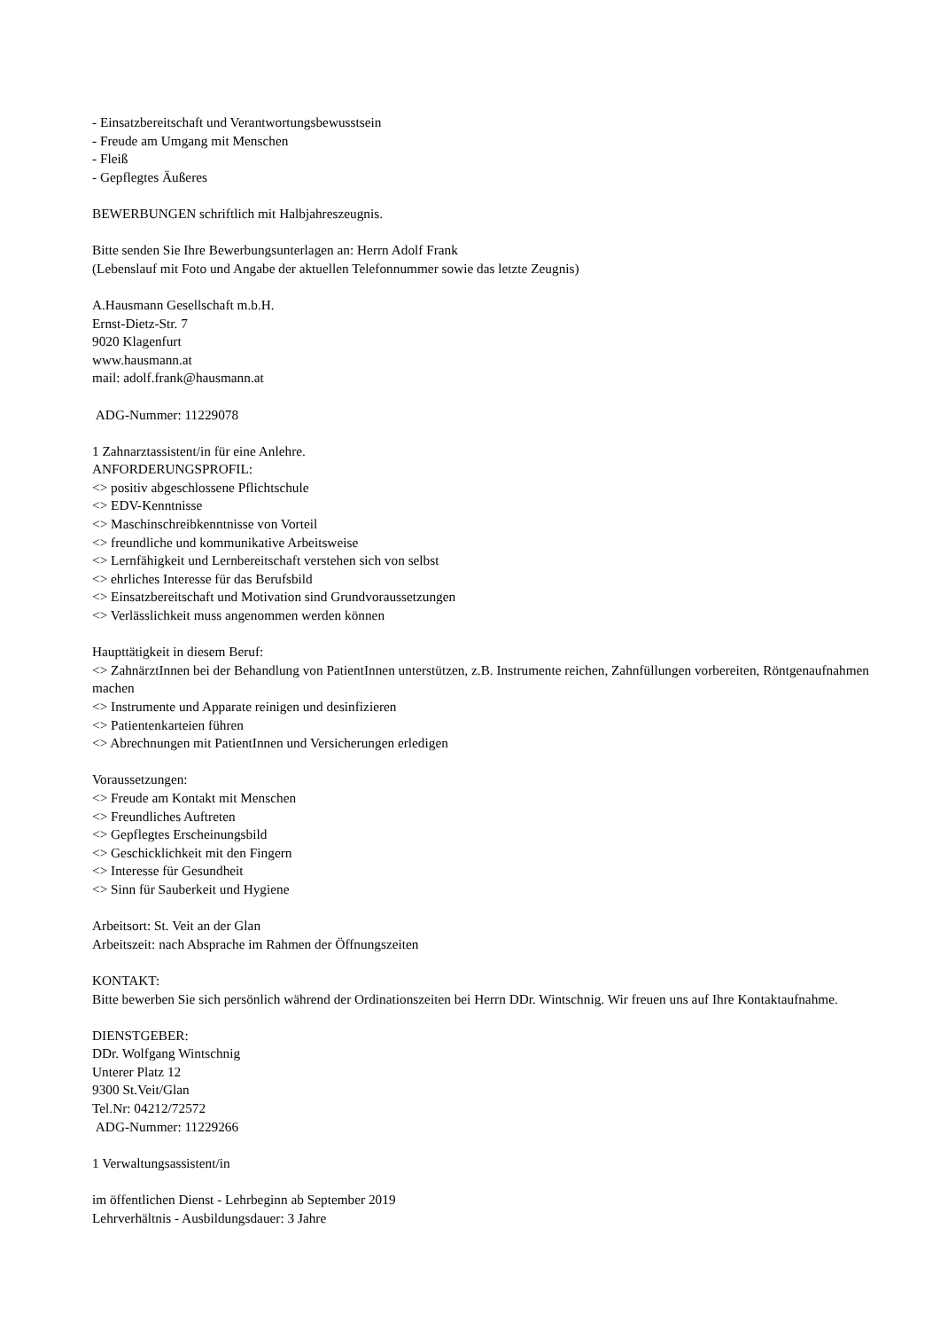- Einsatzbereitschaft und Verantwortungsbewusstsein
- Freude am Umgang mit Menschen
- Fleiß
- Gepflegtes Äußeres
BEWERBUNGEN schriftlich mit Halbjahreszeugnis.
Bitte senden Sie Ihre Bewerbungsunterlagen an: Herrn Adolf Frank
(Lebenslauf mit Foto und Angabe der aktuellen Telefonnummer sowie das letzte Zeugnis)
A.Hausmann Gesellschaft m.b.H.
Ernst-Dietz-Str. 7
9020 Klagenfurt
www.hausmann.at
mail: adolf.frank@hausmann.at
ADG-Nummer: 11229078
1 Zahnarztassistent/in für eine Anlehre.
ANFORDERUNGSPROFIL:
<> positiv abgeschlossene Pflichtschule
<> EDV-Kenntnisse
<> Maschinschreibkenntnisse von Vorteil
<> freundliche und kommunikative Arbeitsweise
<> Lernfähigkeit und Lernbereitschaft verstehen sich von selbst
<> ehrliches Interesse für das Berufsbild
<> Einsatzbereitschaft und Motivation sind Grundvoraussetzungen
<> Verlässlichkeit muss angenommen werden können
Haupttätigkeit in diesem Beruf:
<> ZahnärztInnen bei der Behandlung von PatientInnen unterstützen, z.B. Instrumente reichen, Zahnfüllungen vorbereiten, Röntgenaufnahmen machen
<> Instrumente und Apparate reinigen und desinfizieren
<> Patientenkarteien führen
<> Abrechnungen mit PatientInnen und Versicherungen erledigen
Voraussetzungen:
<> Freude am Kontakt mit Menschen
<> Freundliches Auftreten
<> Gepflegtes Erscheinungsbild
<> Geschicklichkeit mit den Fingern
<> Interesse für Gesundheit
<> Sinn für Sauberkeit und Hygiene
Arbeitsort: St. Veit an der Glan
Arbeitszeit: nach Absprache im Rahmen der Öffnungszeiten
KONTAKT:
Bitte bewerben Sie sich persönlich während der Ordinationszeiten bei Herrn DDr. Wintschnig. Wir freuen uns auf Ihre Kontaktaufnahme.
DIENSTGEBER:
DDr. Wolfgang Wintschnig
Unterer Platz 12
9300 St.Veit/Glan
Tel.Nr: 04212/72572
ADG-Nummer: 11229266
1 Verwaltungsassistent/in
im öffentlichen Dienst - Lehrbeginn ab September 2019
Lehrverhältnis - Ausbildungsdauer: 3 Jahre